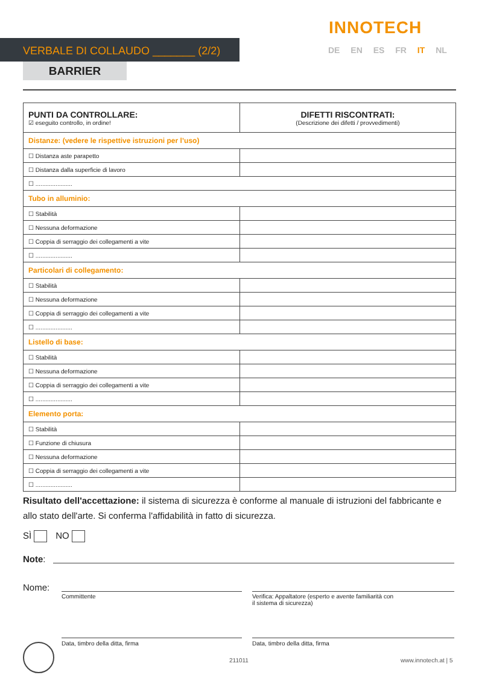INNOTECH
VERBALE DI COLLAUDO _______ (2/2) DE EN ES FR IT NL
BARRIER
| PUNTI DA CONTROLLARE: ☑ eseguito controllo, in ordine! | DIFETTI RISCONTRATI: (Descrizione dei difetti / provvedimenti) |
| --- | --- |
| Distanze: (vedere le rispettive istruzioni per l’uso) | |
| ☐ Distanza aste parapetto | |
| ☐ Distanza dalla superficie di lavoro | |
| ☐ ...................... | |
| Tubo in alluminio: | |
| ☐ Stabilità | |
| ☐ Nessuna deformazione | |
| ☐ Coppia di serraggio dei collegamenti a vite | |
| ☐ ...................... | |
| Particolari di collegamento: | |
| ☐ Stabilità | |
| ☐ Nessuna deformazione | |
| ☐ Coppia di serraggio dei collegamenti a vite | |
| ☐ ...................... | |
| Listello di base: | |
| ☐ Stabilità | |
| ☐ Nessuna deformazione | |
| ☐ Coppia di serraggio dei collegamenti a vite | |
| ☐ ...................... | |
| Elemento porta: | |
| ☐ Stabilità | |
| ☐ Funzione di chiusura | |
| ☐ Nessuna deformazione | |
| ☐ Coppia di serraggio dei collegamenti a vite | |
| ☐ ...................... | |
Risultato dell'accettazione: il sistema di sicurezza è conforme al manuale di istruzioni del fabbricante e allo stato dell'arte. Si conferma l'affidabilità in fatto di sicurezza.
SÌ NO
Note:
Nome:
Committente
Verifica: Appaltatore (esperto e avente familiarità con
il sistema di sicurezza)
Data, timbro della ditta, firma
Data, timbro della ditta, firma
211011 www.innotech.at | 5